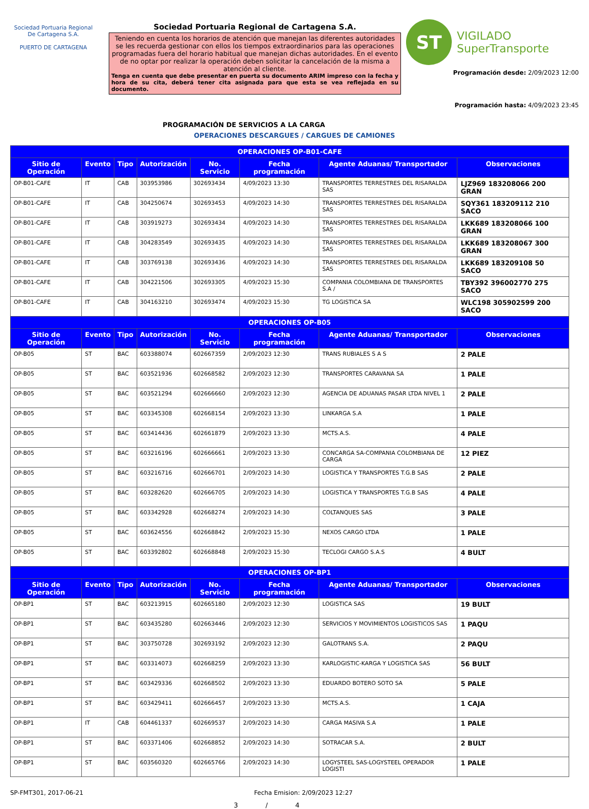Sociedad Portuaria Regional De Cartagena S.A.
PUERTO DE CARTAGENA
Sociedad Portuaria Regional de Cartagena S.A.
Teniendo en cuenta los horarios de atención que manejan las diferentes autoridades se les recuerda gestionar con ellos los tiempos extraordinarios para las operaciones programadas fuera del horario habitual que manejan dichas autoridades. En el evento de no optar por realizar la operación deben solicitar la cancelación de la misma a atención al cliente.
Tenga en cuenta que debe presentar en puerta su documento ARIM impreso con la fecha y hora de su cita, deberá tener cita asignada para que esta se vea reflejada en su documento.
ST
VIGILADO
SuperTransporte
Programación desde: 2/09/2023 12:00
Programación hasta: 4/09/2023 23:45
PROGRAMACIÓN DE SERVICIOS A LA CARGA
OPERACIONES DESCARGUES / CARGUES DE CAMIONES
| OPERACIONES OP-B01-CAFE | | | | | | | |
| --- | --- | --- | --- | --- | --- | --- | --- |
| Sitio de Operación | Evento | Tipo | Autorización | No. Servicio | Fecha programación | Agente Aduanas/ Transportador | Observaciones |
| OP-B01-CAFE | IT | CAB | 303953986 | 302693434 | 4/09/2023 13:30 | TRANSPORTES TERRESTRES DEL RISARALDA SAS | LJZ969 183208066 200 GRAN |
| OP-B01-CAFE | IT | CAB | 304250674 | 302693453 | 4/09/2023 14:30 | TRANSPORTES TERRESTRES DEL RISARALDA SAS | SQY361 183209112 210 SACO |
| OP-B01-CAFE | IT | CAB | 303919273 | 302693434 | 4/09/2023 14:30 | TRANSPORTES TERRESTRES DEL RISARALDA SAS | LKK689 183208066 100 GRAN |
| OP-B01-CAFE | IT | CAB | 304283549 | 302693435 | 4/09/2023 14:30 | TRANSPORTES TERRESTRES DEL RISARALDA SAS | LKK689 183208067 300 GRAN |
| OP-B01-CAFE | IT | CAB | 303769138 | 302693436 | 4/09/2023 14:30 | TRANSPORTES TERRESTRES DEL RISARALDA SAS | LKK689 183209108 50 SACO |
| OP-B01-CAFE | IT | CAB | 304221506 | 302693305 | 4/09/2023 15:30 | COMPANIA COLOMBIANA DE TRANSPORTES S.A / | TBY392 396002770 275 SACO |
| OP-B01-CAFE | IT | CAB | 304163210 | 302693474 | 4/09/2023 15:30 | TG LOGISTICA SA | WLC198 305902599 200 SACO |
| OPERACIONES OP-B05 | | | | | | | |
| Sitio de Operación | Evento | Tipo | Autorización | No. Servicio | Fecha programación | Agente Aduanas/ Transportador | Observaciones |
| OP-B05 | ST | BAC | 603388074 | 602667359 | 2/09/2023 12:30 | TRANS RUBIALES S A S | 2 PALE |
| OP-B05 | ST | BAC | 603521936 | 602668582 | 2/09/2023 12:30 | TRANSPORTES CARAVANA SA | 1 PALE |
| OP-B05 | ST | BAC | 603521294 | 602666660 | 2/09/2023 12:30 | AGENCIA DE ADUANAS PASAR LTDA NIVEL 1 | 2 PALE |
| OP-B05 | ST | BAC | 603345308 | 602668154 | 2/09/2023 13:30 | LINKARGA S.A | 1 PALE |
| OP-B05 | ST | BAC | 603414436 | 602661879 | 2/09/2023 13:30 | MCTS.A.S. | 4 PALE |
| OP-B05 | ST | BAC | 603216196 | 602666661 | 2/09/2023 13:30 | CONCARGA SA-COMPANIA COLOMBIANA DE CARGA | 12 PIEZ |
| OP-B05 | ST | BAC | 603216716 | 602666701 | 2/09/2023 14:30 | LOGISTICA Y TRANSPORTES T.G.B SAS | 2 PALE |
| OP-B05 | ST | BAC | 603282620 | 602666705 | 2/09/2023 14:30 | LOGISTICA Y TRANSPORTES T.G.B SAS | 4 PALE |
| OP-B05 | ST | BAC | 603342928 | 602668274 | 2/09/2023 14:30 | COLTANQUES SAS | 3 PALE |
| OP-B05 | ST | BAC | 603624556 | 602668842 | 2/09/2023 15:30 | NEXOS CARGO LTDA | 1 PALE |
| OP-B05 | ST | BAC | 603392802 | 602668848 | 2/09/2023 15:30 | TECLOGI CARGO S.A.S | 4 BULT |
| OPERACIONES OP-BP1 | | | | | | | |
| Sitio de Operación | Evento | Tipo | Autorización | No. Servicio | Fecha programación | Agente Aduanas/ Transportador | Observaciones |
| OP-BP1 | ST | BAC | 603213915 | 602665180 | 2/09/2023 12:30 | LOGISTICA SAS | 19 BULT |
| OP-BP1 | ST | BAC | 603435280 | 602663446 | 2/09/2023 12:30 | SERVICIOS Y MOVIMIENTOS LOGISTICOS SAS | 1 PAQU |
| OP-BP1 | ST | BAC | 303750728 | 302693192 | 2/09/2023 12:30 | GALOTRANS S.A. | 2 PAQU |
| OP-BP1 | ST | BAC | 603314073 | 602668259 | 2/09/2023 13:30 | KARLOGISTIC-KARGA Y LOGISTICA SAS | 56 BULT |
| OP-BP1 | ST | BAC | 603429336 | 602668502 | 2/09/2023 13:30 | EDUARDO BOTERO SOTO SA | 5 PALE |
| OP-BP1 | ST | BAC | 603429411 | 602666457 | 2/09/2023 13:30 | MCTS.A.S. | 1 CAJA |
| OP-BP1 | IT | CAB | 604461337 | 602669537 | 2/09/2023 14:30 | CARGA MASIVA S.A | 1 PALE |
| OP-BP1 | ST | BAC | 603371406 | 602668852 | 2/09/2023 14:30 | SOTRACAR S.A. | 2 BULT |
| OP-BP1 | ST | BAC | 603560320 | 602665766 | 2/09/2023 14:30 | LOGYSTEEL SAS-LOGYSTEEL OPERADOR LOGISTI | 1 PALE |
SP-FMT301, 2017-06-21 Fecha Emision: 2/09/2023 12:27
3 / 4